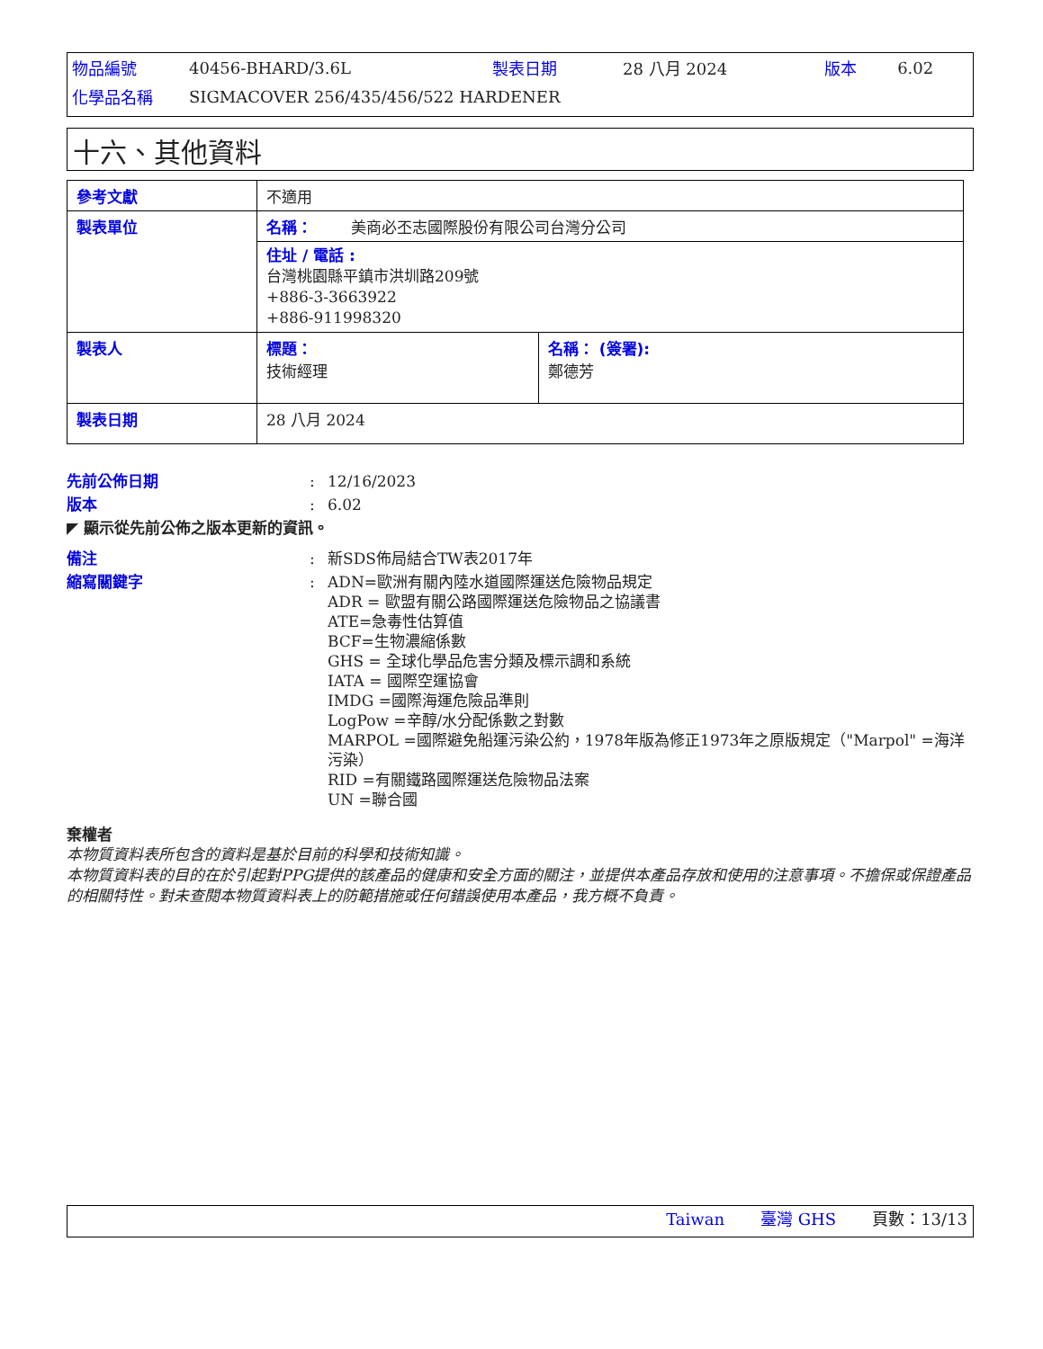| 物品編號 | 40456-BHARD/3.6L | 製表日期 | 28 八月 2024 | 版本 | 6.02 |
| 化學品名稱 | SIGMACOVER 256/435/456/522 HARDENER | | | | |
十六、其他資料
| 參考文獻 | 不適用 | |
| 製表單位 | 名稱： 美商必丕志國際股份有限公司台灣分公司 | |
| | 住址 / 電話 : 台灣桃園縣平鎮市洪圳路209號 +886-3-3663922 +886-911998320 | |
| 製表人 | 標題： 技術經理 | 名稱： (簽署): 鄭德芳 |
| 製表日期 | 28 八月 2024 | |
| 先前公佈日期 | : | 12/16/2023 |
| 版本 | : | 6.02 |
| ◤ 顯示從先前公佈之版本更新的資訊。 | | |
| 備注 | : | 新SDS佈局結合TW表2017年 |
| 縮寫關鍵字 | : | ADN=歐洲有關內陸水道國際運送危險物品規定 ADR = 歐盟有關公路國際運送危險物品之協議書 ATE=急毒性估算值 BCF=生物濃縮係數 GHS = 全球化學品危害分類及標示調和系統 IATA = 國際空運協會 IMDG =國際海運危險品準則 LogPow =辛醇/水分配係數之對數 MARPOL =國際避免船運污染公約，1978年版為修正1973年之原版規定（"Marpol" =海洋污染） RID =有關鐵路國際運送危險物品法案 UN =聯合國 |
棄權者
本物質資料表所包含的資料是基於目前的科學和技術知識。
本物質資料表的目的在於引起對PPG提供的該產品的健康和安全方面的關注，並提供本產品存放和使用的注意事項。不擔保或保證產品的相關特性。對未查閱本物質資料表上的防範措施或任何錯誤使用本產品，我方概不負責。
Taiwan 臺灣 GHS 頁數：13/13